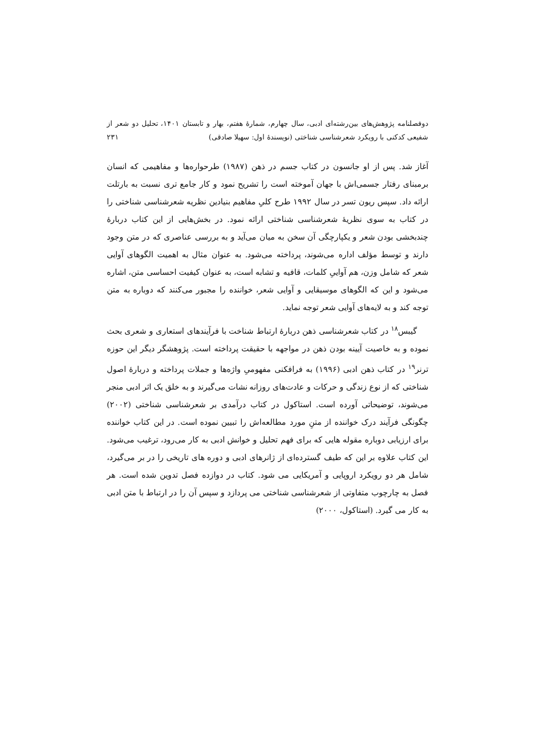دوفصلنامه پژوهش‌های بین‌رشته‌ای ادبی، سال چهارم، شمارهٔ هفتم، بهار و تابستان ۱۴۰۱، تحلیل دو شعر از شفیعی کدکنی با رویکرد شعرشناسی شناختی (نویسندهٔ اول: سهیلا صادقی) ۲۳۱
آغاز شد. پس از او جانسون در کتاب جسم در ذهن (۱۹۸۷) طرحواره‌ها و مفاهیمی که انسان برمبنای رفتار جسمی‌اش با جهان آموخته است را تشریح نمود و کار جامع تری نسبت به بارتلت ارائه داد. سپس ریون تسر در سال ۱۹۹۲ طرح کلیِ مفاهیم بنیادین نظریه شعرشناسی شناختی را در کتاب به سوی نظریهٔ شعرشناسی شناختی ارائه نمود. در بخش‌هایی از این کتاب دربارهٔ چندبخشی بودن شعر و یکپارچگی آن سخن به میان می‌آید و به بررسی عناصری که در متن وجود دارند و توسط مؤلف اداره می‌شوند، پرداخته می‌شود. به عنوان مثال به اهمیت الگوهای آوایی شعر که شامل وزن، هم آواییِ کلمات، قافیه و تشابه است، به عنوان کیفیت احساسی متن، اشاره می‌شود و این که الگوهای موسیقایی و آوایی شعر، خواننده را مجبور می‌کنند که دوباره به متن توجه کند و به لایه‌های آوایی شعر توجه نماید.
گیبس<sup>۱۸</sup> در کتاب شعرشناسی ذهن دربارهٔ ارتباط شناخت با فرآیندهای استعاری و شعری بحث نموده و به خاصیت آیینه بودن ذهن در مواجهه با حقیقت پرداخته است. پژوهشگر دیگر این حوزه ترنر<sup>۱۹</sup> در کتاب ذهن ادبی (۱۹۹۶) به فرافکنی مفهومیِ واژه‌ها و جملات پرداخته و دربارهٔ اصول شناختی که از نوع زندگی و حرکات و عادت‌های روزانه نشات می‌گیرند و به خلق یک اثر ادبی منجر می‌شوند، توضیحاتی آورده است. استاکول در کتاب درآمدی بر شعرشناسی شناختی (۲۰۰۲) چگونگی فرآیند درک خواننده از متنِ مورد مطالعه‌اش را تبیین نموده است. در این کتاب خواننده برای ارزیابی دوباره مقوله هایی که برای فهم تحلیل و خوانش ادبی به کار می‌رود، ترغیب می‌شود. این کتاب علاوه بر این که طیف گسترده‌ای از ژانرهای ادبی و دوره های تاریخی را در بر می‌گیرد، شامل هر دو رویکرد اروپایی و آمریکایی می شود. کتاب در دوازده فصل تدوین شده است. هر فصل به چارچوب متفاوتی از شعرشناسی شناختی می پردازد و سپس آن را در ارتباط با متن ادبی به کار می گیرد. (استاکول، ۲۰۰۰)